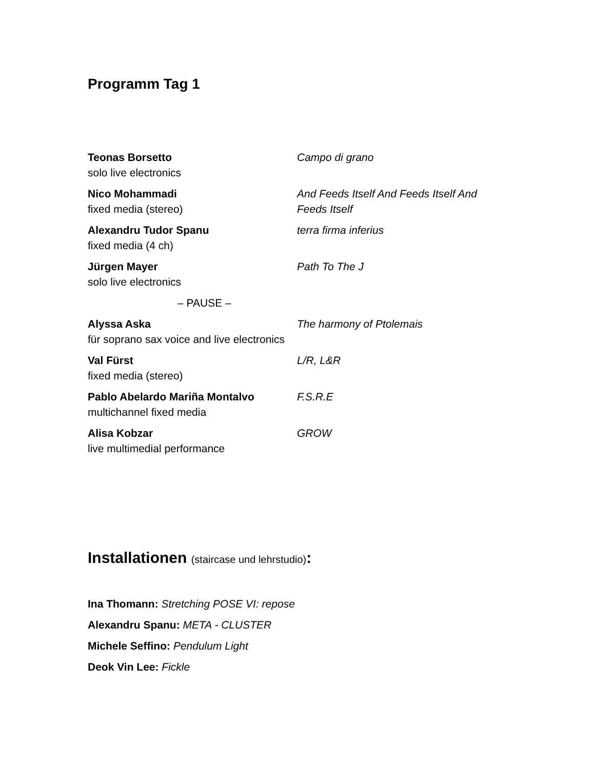Programm Tag 1
| Teonas Borsetto solo live electronics | Campo di grano |
| Nico Mohammadi fixed media (stereo) | And Feeds Itself And Feeds Itself And Feeds Itself |
| Alexandru Tudor Spanu fixed media (4 ch) | terra firma inferius |
| Jürgen Mayer solo live electronics | Path To The J |
| – PAUSE – | |
| Alyssa Aska für soprano sax voice and live electronics | The harmony of Ptolemais |
| Val Fürst fixed media (stereo) | L/R, L&R |
| Pablo Abelardo Mariña Montalvo multichannel fixed media | F.S.R.E |
| Alisa Kobzar live multimedial performance | GROW |
Installationen (staircase und lehrstudio):
Ina Thomann: Stretching POSE VI: repose
Alexandru Spanu: META - CLUSTER
Michele Seffino: Pendulum Light
Deok Vin Lee: Fickle